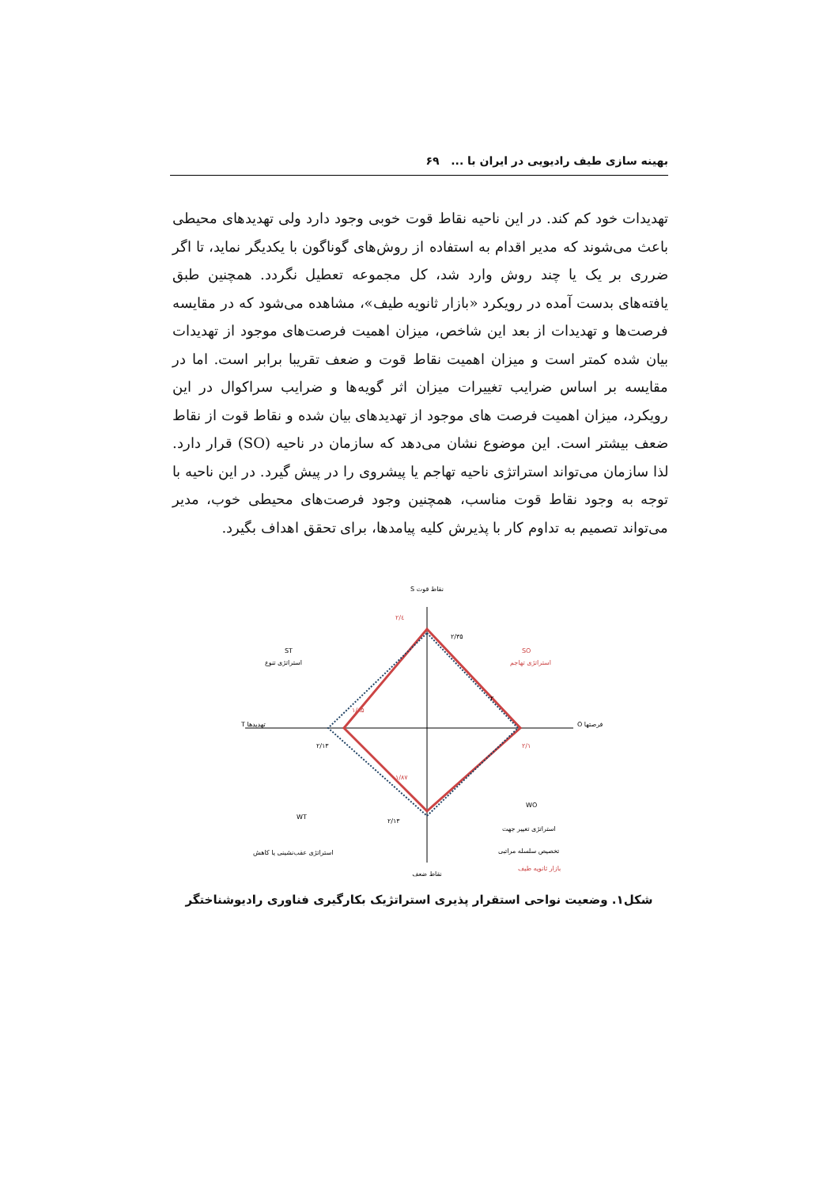بهینه سازی طیف رادیویی در ایران با ... ۶۹
تهدیدات خود کم کند. در این ناحیه نقاط قوت خوبی وجود دارد ولی تهدیدهای محیطی باعث می‌شوند که مدیر اقدام به استفاده از روش‌های گوناگون با یکدیگر نماید، تا اگر ضرری بر یک یا چند روش وارد شد، کل مجموعه تعطیل نگردد. همچنین طبق یافته‌های بدست آمده در رویکرد «بازار ثانویه طیف»، مشاهده می‌شود که در مقایسه فرصت‌ها و تهدیدات از بعد این شاخص، میزان اهمیت فرصت‌های موجود از تهدیدات بیان شده کمتر است و میزان اهمیت نقاط قوت و ضعف تقریبا برابر است. اما در مقایسه بر اساس ضرایب تغییرات میزان اثر گویه‌ها و ضرایب سراکوال در این رویکرد، میزان اهمیت فرصت های موجود از تهدیدهای بیان شده و نقاط قوت از نقاط ضعف بیشتر است. این موضوع نشان می‌دهد که سازمان در ناحیه (SO) قرار دارد. لذا سازمان می‌تواند استراتژی ناحیه تهاجم یا پیشروی را در پیش گیرد. در این ناحیه با توجه به وجود نقاط قوت مناسب، همچنین وجود فرصت‌های محیطی خوب، مدیر می‌تواند تصمیم به تداوم کار با پذیرش کلیه پیامدها، برای تحقق اهداف بگیرد.
S نقاط قوت
نقاط ضعف
O فرصتها
T تهدیدها
ST
استراتژی تنوع
SO
استراتژی تهاجم
WT
استراتژی عقب‌نشینی یا کاهش
WO
استراتژی تغییر جهت
۲/٤
۲/۳۵
۲
۲/۱
۱/۸۵
۲/۱۳
۱/۸۷
۲/۱۳
تخصیص سلسله مراتبی
بازار ثانویه طیف
شکل۱. وضعیت نواحی استقرار پذیری استراتژیک بکارگیری فناوری رادیوشناختگر